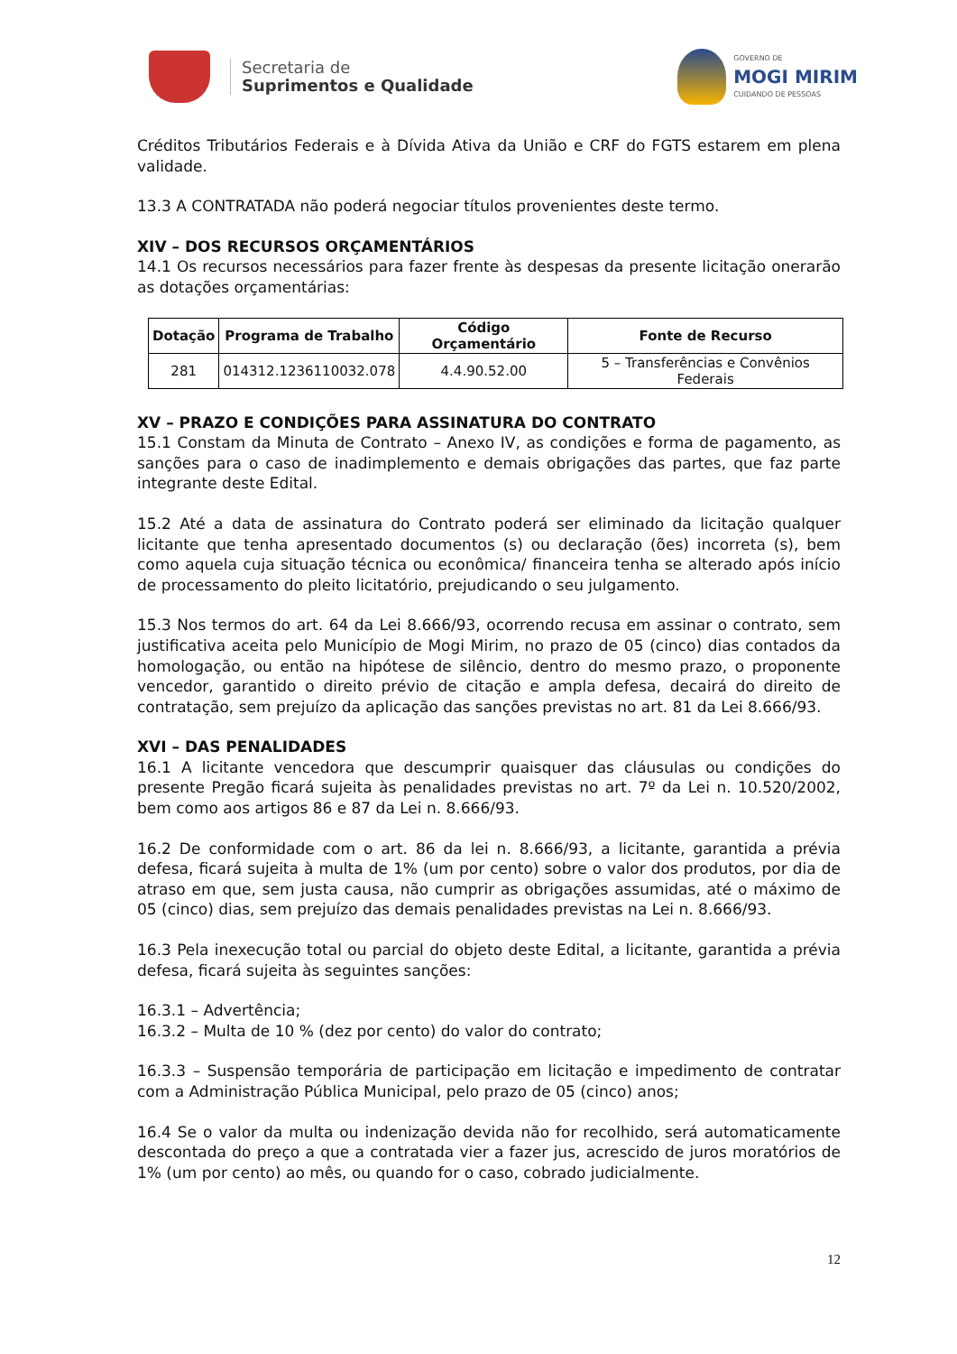Secretaria de
Suprimentos e Qualidade
GOVERNO DE
MOGI MIRIM
CUIDANDO DE PESSOAS
Créditos Tributários Federais e à Dívida Ativa da União e CRF do FGTS estarem em plena validade.
13.3 A CONTRATADA não poderá negociar títulos provenientes deste termo.
XIV – DOS RECURSOS ORÇAMENTÁRIOS
14.1 Os recursos necessários para fazer frente às despesas da presente licitação onerarão as dotações orçamentárias:
| Dotação | Programa de Trabalho | Código Orçamentário | Fonte de Recurso |
| --- | --- | --- | --- |
| 281 | 014312.1236110032.078 | 4.4.90.52.00 | 5 – Transferências e Convênios Federais |
XV – PRAZO E CONDIÇÕES PARA ASSINATURA DO CONTRATO
15.1 Constam da Minuta de Contrato – Anexo IV, as condições e forma de pagamento, as sanções para o caso de inadimplemento e demais obrigações das partes, que faz parte integrante deste Edital.
15.2 Até a data de assinatura do Contrato poderá ser eliminado da licitação qualquer licitante que tenha apresentado documentos (s) ou declaração (ões) incorreta (s), bem como aquela cuja situação técnica ou econômica/ financeira tenha se alterado após início de processamento do pleito licitatório, prejudicando o seu julgamento.
15.3 Nos termos do art. 64 da Lei 8.666/93, ocorrendo recusa em assinar o contrato, sem justificativa aceita pelo Município de Mogi Mirim, no prazo de 05 (cinco) dias contados da homologação, ou então na hipótese de silêncio, dentro do mesmo prazo, o proponente vencedor, garantido o direito prévio de citação e ampla defesa, decairá do direito de contratação, sem prejuízo da aplicação das sanções previstas no art. 81 da Lei 8.666/93.
XVI – DAS PENALIDADES
16.1 A licitante vencedora que descumprir quaisquer das cláusulas ou condições do presente Pregão ficará sujeita às penalidades previstas no art. 7º da Lei n. 10.520/2002, bem como aos artigos 86 e 87 da Lei n. 8.666/93.
16.2 De conformidade com o art. 86 da lei n. 8.666/93, a licitante, garantida a prévia defesa, ficará sujeita à multa de 1% (um por cento) sobre o valor dos produtos, por dia de atraso em que, sem justa causa, não cumprir as obrigações assumidas, até o máximo de 05 (cinco) dias, sem prejuízo das demais penalidades previstas na Lei n. 8.666/93.
16.3 Pela inexecução total ou parcial do objeto deste Edital, a licitante, garantida a prévia defesa, ficará sujeita às seguintes sanções:
16.3.1 – Advertência;
16.3.2 – Multa de 10 % (dez por cento) do valor do contrato;
16.3.3 – Suspensão temporária de participação em licitação e impedimento de contratar com a Administração Pública Municipal, pelo prazo de 05 (cinco) anos;
16.4 Se o valor da multa ou indenização devida não for recolhido, será automaticamente descontada do preço a que a contratada vier a fazer jus, acrescido de juros moratórios de 1% (um por cento) ao mês, ou quando for o caso, cobrado judicialmente.
12